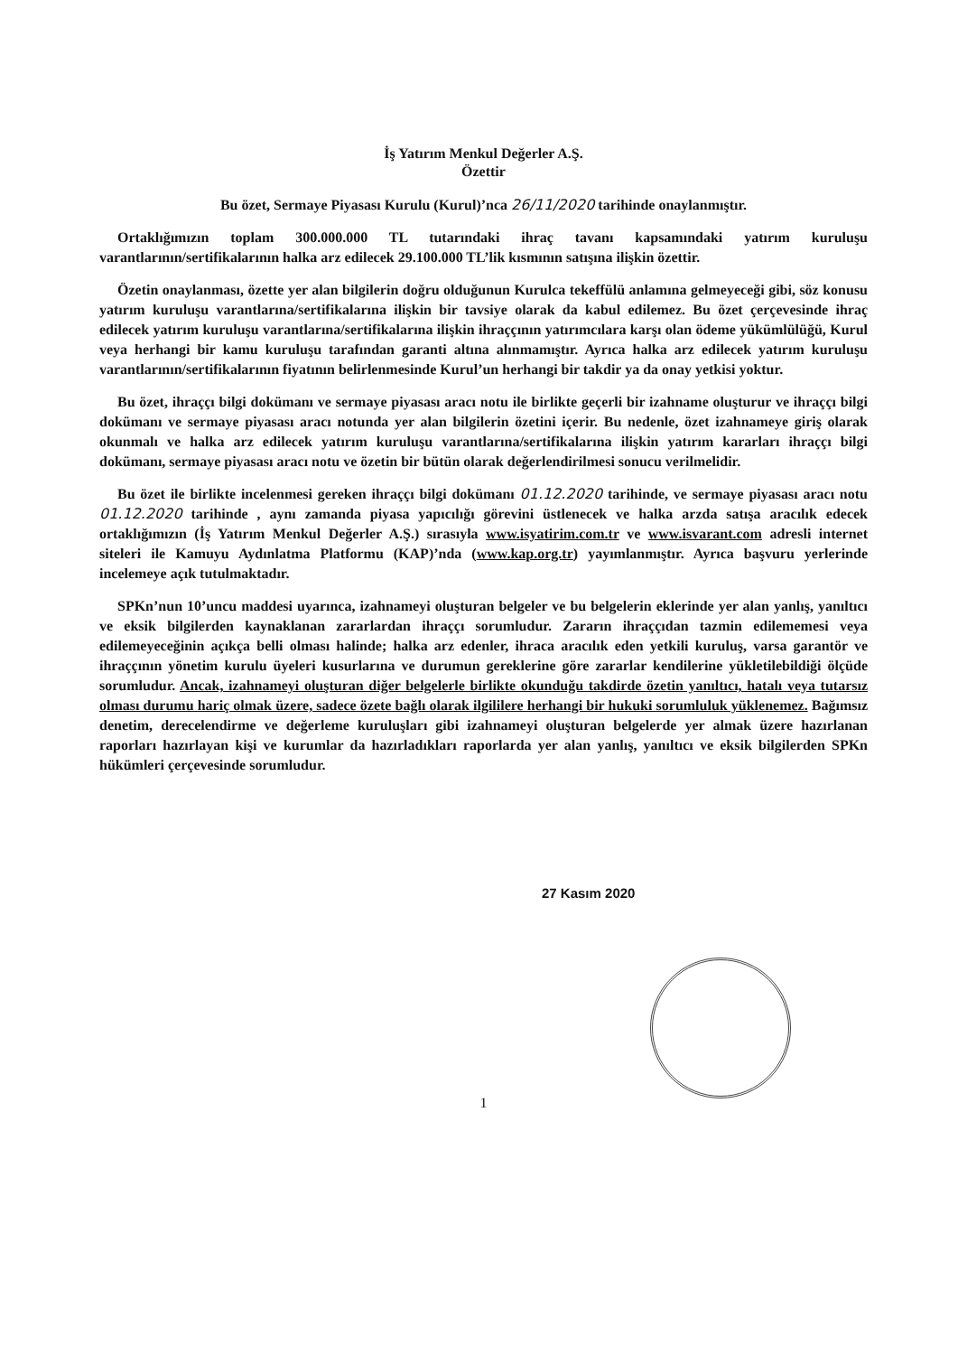İş Yatırım Menkul Değerler A.Ş.
Özettir
Bu özet, Sermaye Piyasası Kurulu (Kurul)’nca 26/11/2020 tarihinde onaylanmıştır.
Ortaklığımızın toplam 300.000.000 TL tutarındaki ihraç tavanı kapsamındaki yatırım kuruluşu varantlarının/sertifikalarının halka arz edilecek 29.100.000 TL’lik kısmının satışına ilişkin özettir.
Özetin onaylanması, özette yer alan bilgilerin doğru olduğunun Kurulca tekeffülü anlamına gelmeyeceği gibi, söz konusu yatırım kuruluşu varantlarına/sertifikalarına ilişkin bir tavsiye olarak da kabul edilemez. Bu özet çerçevesinde ihraç edilecek yatırım kuruluşu varantlarına/sertifikalarına ilişkin ihraççının yatırımcılara karşı olan ödeme yükümlülüğü, Kurul veya herhangi bir kamu kuruluşu tarafından garanti altına alınmamıştır. Ayrıca halka arz edilecek yatırım kuruluşu varantlarının/sertifikalarının fiyatının belirlenmesinde Kurul’un herhangi bir takdir ya da onay yetkisi yoktur.
Bu özet, ihraççı bilgi dokümanı ve sermaye piyasası aracı notu ile birlikte geçerli bir izahname oluşturur ve ihraççı bilgi dokümanı ve sermaye piyasası aracı notunda yer alan bilgilerin özetini içerir. Bu nedenle, özet izahnameye giriş olarak okunmalı ve halka arz edilecek yatırım kuruluşu varantlarına/sertifikalarına ilişkin yatırım kararları ihraççı bilgi dokümanı, sermaye piyasası aracı notu ve özetin bir bütün olarak değerlendirilmesi sonucu verilmelidir.
Bu özet ile birlikte incelenmesi gereken ihraççı bilgi dokümanı 01.12.2020 tarihinde, ve sermaye piyasası aracı notu 01.12.2020 tarihinde , aynı zamanda piyasa yapıcılığı görevini üstlenecek ve halka arzda satışa aracılık edecek ortaklığımızın (İş Yatırım Menkul Değerler A.Ş.) sırasıyla www.isyatirim.com.tr ve www.isvarant.com adresli internet siteleri ile Kamuyu Aydınlatma Platformu (KAP)’nda (www.kap.org.tr) yayımlanmıştır. Ayrıca başvuru yerlerinde incelemeye açık tutulmaktadır.
SPKn’nun 10’uncu maddesi uyarınca, izahnameyi oluşturan belgeler ve bu belgelerin eklerinde yer alan yanlış, yanıltıcı ve eksik bilgilerden kaynaklanan zararlardan ihraççı sorumludur. Zararın ihraççıdan tazmin edilememesi veya edilemeyeceğinin açıkça belli olması halinde; halka arz edenler, ihraca aracılık eden yetkili kuruluş, varsa garantör ve ihraççının yönetim kurulu üyeleri kusurlarına ve durumun gereklerine göre zararlar kendilerine yükletilebildiği ölçüde sorumludur. Ancak, izahnameyi oluşturan diğer belgelerle birlikte okunduğu takdirde özetin yanıltıcı, hatalı veya tutarsız olması durumu hariç olmak üzere, sadece özete bağlı olarak ilgililere herhangi bir hukuki sorumluluk yüklenemez. Bağımsız denetim, derecelendirme ve değerleme kuruluşları gibi izahnameyi oluşturan belgelerde yer almak üzere hazırlanan raporları hazırlayan kişi ve kurumlar da hazırladıkları raporlarda yer alan yanlış, yanıltıcı ve eksik bilgilerden SPKn hükümleri çerçevesinde sorumludur.
27 Kasım 2020
1